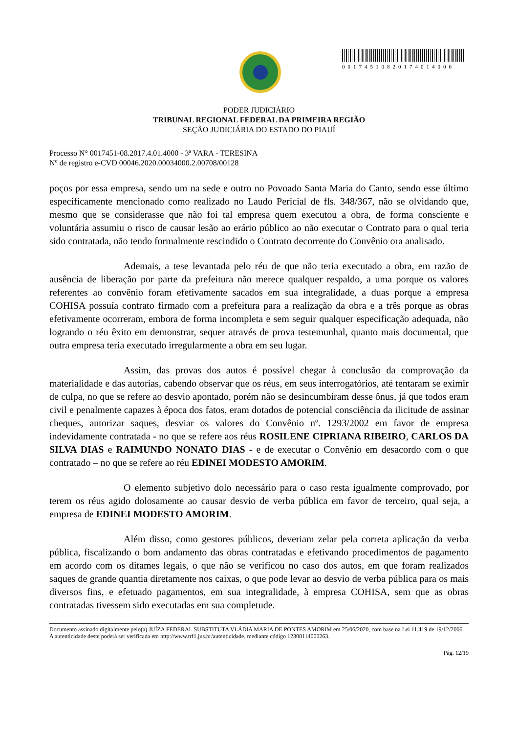00174510820174014000
PODER JUDICIÁRIO
TRIBUNAL REGIONAL FEDERAL DA PRIMEIRA REGIÃO
SEÇÃO JUDICIÁRIA DO ESTADO DO PIAUÍ
Processo N° 0017451-08.2017.4.01.4000 - 3ª VARA - TERESINA
Nº de registro e-CVD 00046.2020.00034000.2.00708/00128
poços por essa empresa, sendo um na sede e outro no Povoado Santa Maria do Canto, sendo esse último especificamente mencionado como realizado no Laudo Pericial de fls. 348/367, não se olvidando que, mesmo que se considerasse que não foi tal empresa quem executou a obra, de forma consciente e voluntária assumiu o risco de causar lesão ao erário público ao não executar o Contrato para o qual teria sido contratada, não tendo formalmente rescindido o Contrato decorrente do Convênio ora analisado.
Ademais, a tese levantada pelo réu de que não teria executado a obra, em razão de ausência de liberação por parte da prefeitura não merece qualquer respaldo, a uma porque os valores referentes ao convênio foram efetivamente sacados em sua integralidade, a duas porque a empresa COHISA possuía contrato firmado com a prefeitura para a realização da obra e a três porque as obras efetivamente ocorreram, embora de forma incompleta e sem seguir qualquer especificação adequada, não logrando o réu êxito em demonstrar, sequer através de prova testemunhal, quanto mais documental, que outra empresa teria executado irregularmente a obra em seu lugar.
Assim, das provas dos autos é possível chegar à conclusão da comprovação da materialidade e das autorias, cabendo observar que os réus, em seus interrogatórios, até tentaram se eximir de culpa, no que se refere ao desvio apontado, porém não se desincumbiram desse ônus, já que todos eram civil e penalmente capazes à época dos fatos, eram dotados de potencial consciência da ilicitude de assinar cheques, autorizar saques, desviar os valores do Convênio nº. 1293/2002 em favor de empresa indevidamente contratada - no que se refere aos réus ROSILENE CIPRIANA RIBEIRO, CARLOS DA SILVA DIAS e RAIMUNDO NONATO DIAS - e de executar o Convênio em desacordo com o que contratado – no que se refere ao réu EDINEI MODESTO AMORIM.
O elemento subjetivo dolo necessário para o caso resta igualmente comprovado, por terem os réus agido dolosamente ao causar desvio de verba pública em favor de terceiro, qual seja, a empresa de EDINEI MODESTO AMORIM.
Além disso, como gestores públicos, deveriam zelar pela correta aplicação da verba pública, fiscalizando o bom andamento das obras contratadas e efetivando procedimentos de pagamento em acordo com os ditames legais, o que não se verificou no caso dos autos, em que foram realizados saques de grande quantia diretamente nos caixas, o que pode levar ao desvio de verba pública para os mais diversos fins, e efetuado pagamentos, em sua integralidade, à empresa COHISA, sem que as obras contratadas tivessem sido executadas em sua completude.
Documento assinado digitalmente pelo(a) JUÍZA FEDERAL SUBSTITUTA VLÁDIA MARIA DE PONTES AMORIM em 25/06/2020, com base na Lei 11.419 de 19/12/2006.
A autenticidade deste poderá ser verificada em http://www.trf1.jus.br/autenticidade, mediante código 12308114000263.
Pág. 12/19